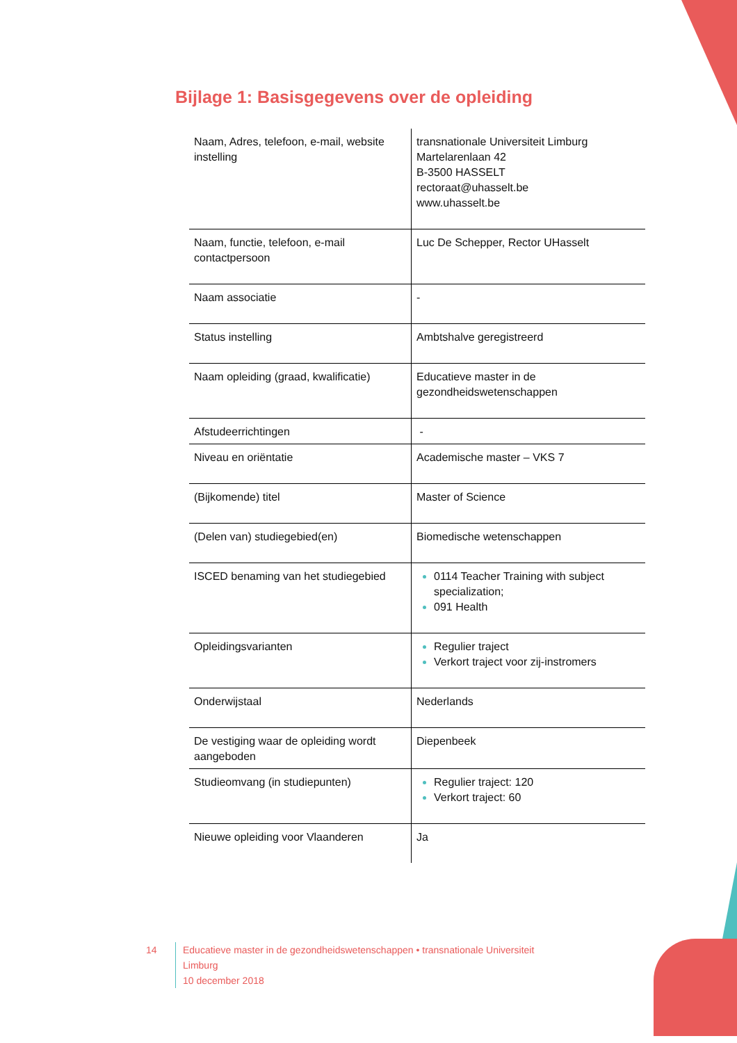Bijlage 1: Basisgegevens over de opleiding
| Naam, Adres, telefoon, e-mail, website instelling | transnationale Universiteit Limburg Martelarenlaan 42 B-3500 HASSELT rectoraat@uhasselt.be www.uhasselt.be |
| Naam, functie, telefoon, e-mail contactpersoon | Luc De Schepper, Rector UHasselt |
| Naam associatie | - |
| Status instelling | Ambtshalve geregistreerd |
| Naam opleiding (graad, kwalificatie) | Educatieve master in de gezondheidswetenschappen |
| Afstudeerrichtingen | - |
| Niveau en oriëntatie | Academische master – VKS 7 |
| (Bijkomende) titel | Master of Science |
| (Delen van) studiegebied(en) | Biomedische wetenschappen |
| ISCED benaming van het studiegebied | 0114 Teacher Training with subject specialization; 091 Health |
| Opleidingsvarianten | Regulier traject Verkort traject voor zij-instromers |
| Onderwijstaal | Nederlands |
| De vestiging waar de opleiding wordt aangeboden | Diepenbeek |
| Studieomvang (in studiepunten) | Regulier traject: 120 Verkort traject: 60 |
| Nieuwe opleiding voor Vlaanderen | Ja |
14 Educatieve master in de gezondheidswetenschappen • transnationale Universiteit Limburg
10 december 2018